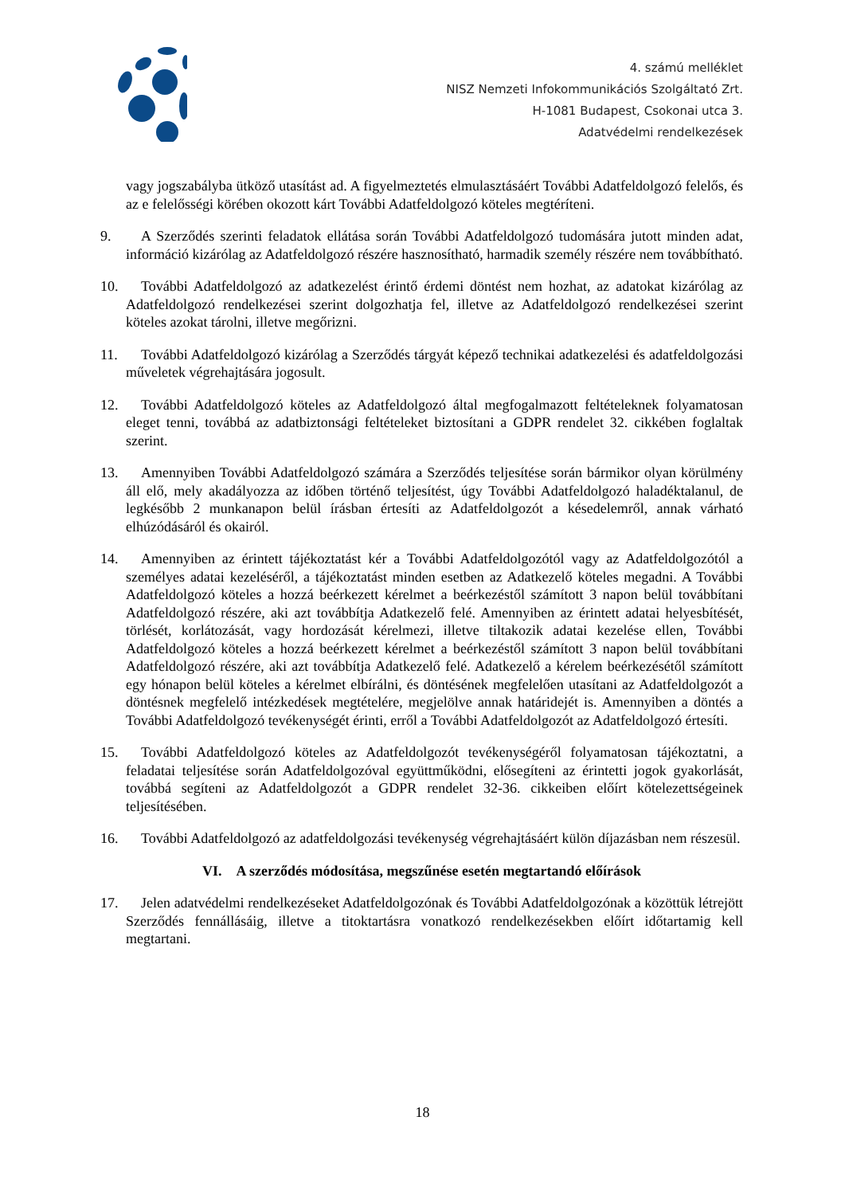4. számú melléklet
NISZ Nemzeti Infokommunikációs Szolgáltató Zrt.
H-1081 Budapest, Csokonai utca 3.
Adatvédelmi rendelkezések
vagy jogszabályba ütköző utasítást ad. A figyelmeztetés elmulasztásáért További Adatfeldolgozó felelős, és az e felelősségi körében okozott kárt További Adatfeldolgozó köteles megtéríteni.
9.
A Szerződés szerinti feladatok ellátása során További Adatfeldolgozó tudomására jutott minden adat, információ kizárólag az Adatfeldolgozó részére hasznosítható, harmadik személy részére nem továbbítható.
10.
További Adatfeldolgozó az adatkezelést érintő érdemi döntést nem hozhat, az adatokat kizárólag az Adatfeldolgozó rendelkezései szerint dolgozhatja fel, illetve az Adatfeldolgozó rendelkezései szerint köteles azokat tárolni, illetve megőrizni.
11.
További Adatfeldolgozó kizárólag a Szerződés tárgyát képező technikai adatkezelési és adatfeldolgozási műveletek végrehajtására jogosult.
12.
További Adatfeldolgozó köteles az Adatfeldolgozó által megfogalmazott feltételeknek folyamatosan eleget tenni, továbbá az adatbiztonsági feltételeket biztosítani a GDPR rendelet 32. cikkében foglaltak szerint.
13.
Amennyiben További Adatfeldolgozó számára a Szerződés teljesítése során bármikor olyan körülmény áll elő, mely akadályozza az időben történő teljesítést, úgy További Adatfeldolgozó haladéktalanul, de legkésőbb 2 munkanapon belül írásban értesíti az Adatfeldolgozót a késedelemről, annak várható elhúzódásáról és okairól.
14.
Amennyiben az érintett tájékoztatást kér a További Adatfeldolgozótól vagy az Adatfeldolgozótól a személyes adatai kezeléséről, a tájékoztatást minden esetben az Adatkezelő köteles megadni. A További Adatfeldolgozó köteles a hozzá beérkezett kérelmet a beérkezéstől számított 3 napon belül továbbítani Adatfeldolgozó részére, aki azt továbbítja Adatkezelő felé. Amennyiben az érintett adatai helyesbítését, törlését, korlátozását, vagy hordozását kérelmezi, illetve tiltakozik adatai kezelése ellen, További Adatfeldolgozó köteles a hozzá beérkezett kérelmet a beérkezéstől számított 3 napon belül továbbítani Adatfeldolgozó részére, aki azt továbbítja Adatkezelő felé. Adatkezelő a kérelem beérkezésétől számított egy hónapon belül köteles a kérelmet elbírálni, és döntésének megfelelően utasítani az Adatfeldolgozót a döntésnek megfelelő intézkedések megtételére, megjelölve annak határidejét is. Amennyiben a döntés a További Adatfeldolgozó tevékenységét érinti, erről a További Adatfeldolgozót az Adatfeldolgozó értesíti.
15.
További Adatfeldolgozó köteles az Adatfeldolgozót tevékenységéről folyamatosan tájékoztatni, a feladatai teljesítése során Adatfeldolgozóval együttműködni, elősegíteni az érintetti jogok gyakorlását, továbbá segíteni az Adatfeldolgozót a GDPR rendelet 32-36. cikkeiben előírt kötelezettségeinek teljesítésében.
16.
További Adatfeldolgozó az adatfeldolgozási tevékenység végrehajtásáért külön díjazásban nem részesül.
VI. A szerződés módosítása, megszűnése esetén megtartandó előírások
17.
Jelen adatvédelmi rendelkezéseket Adatfeldolgozónak és További Adatfeldolgozónak a közöttük létrejött Szerződés fennállásáig, illetve a titoktartásra vonatkozó rendelkezésekben előírt időtartamig kell megtartani.
18